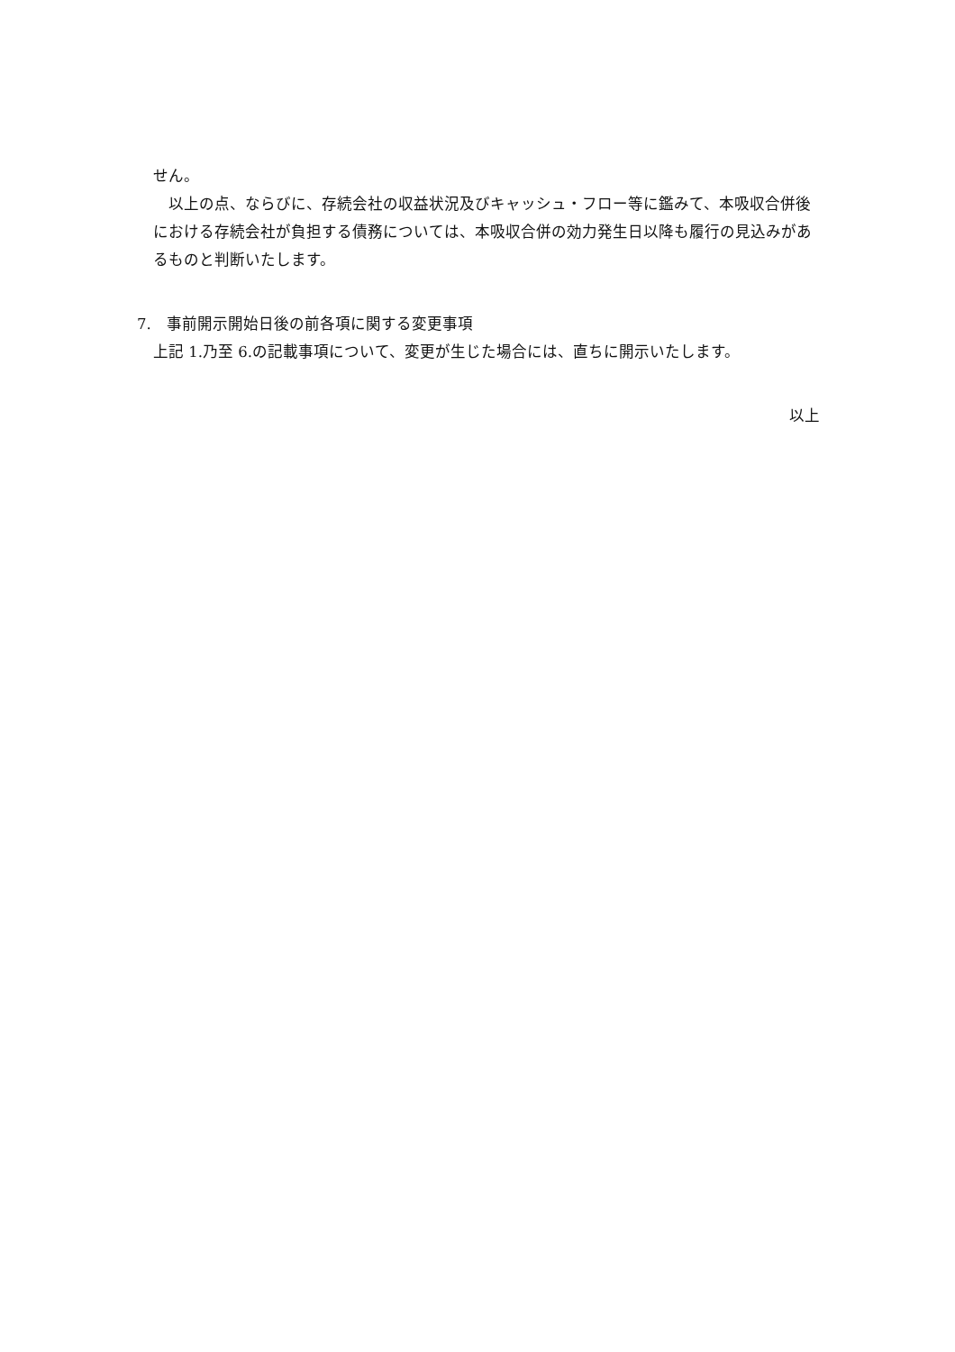せん。
以上の点、ならびに、存続会社の収益状況及びキャッシュ・フロー等に鑑みて、本吸収合併後における存続会社が負担する債務については、本吸収合併の効力発生日以降も履行の見込みがあるものと判断いたします。
7.　事前開示開始日後の前各項に関する変更事項
上記 1.乃至 6.の記載事項について、変更が生じた場合には、直ちに開示いたします。
以上